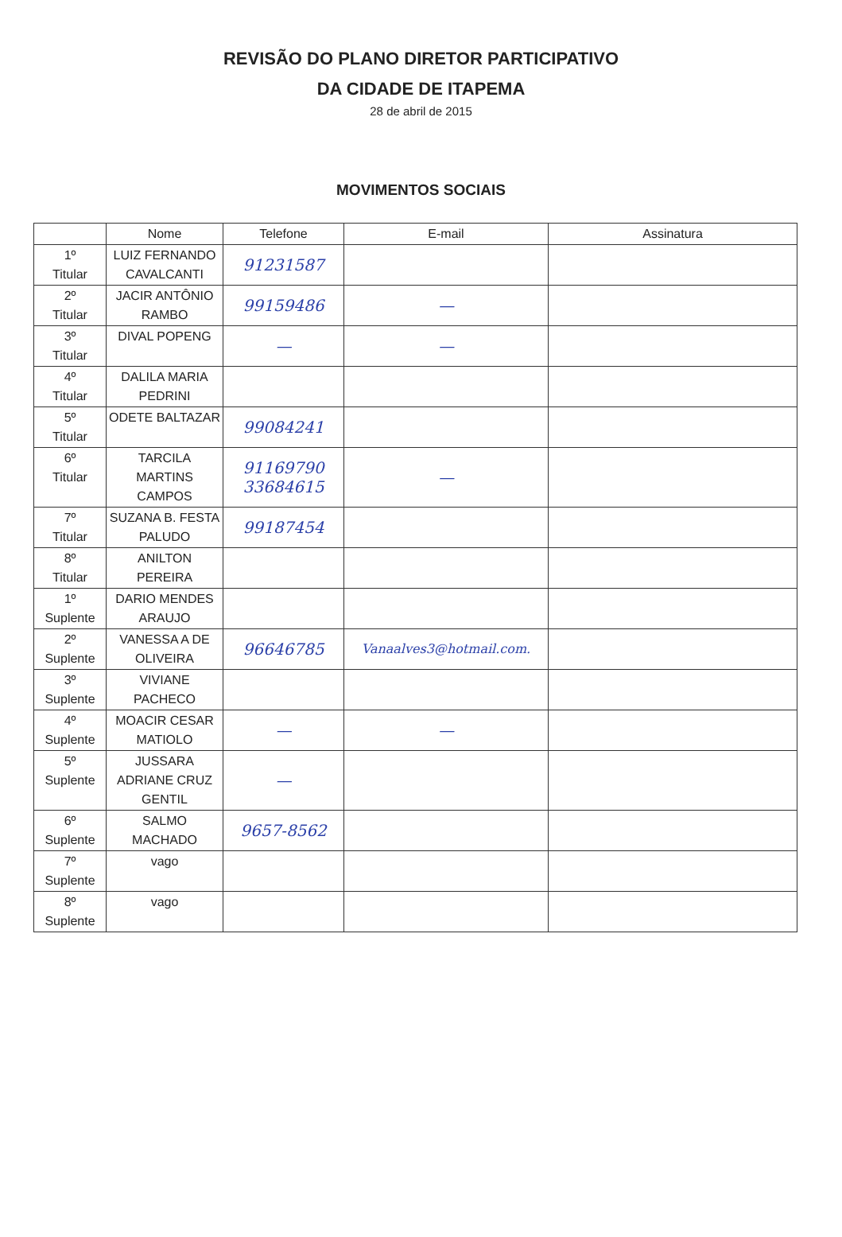REVISÃO DO PLANO DIRETOR PARTICIPATIVO
DA CIDADE DE ITAPEMA
28 de abril de 2015
MOVIMENTOS SOCIAIS
| | Nome | Telefone | E-mail | Assinatura |
| --- | --- | --- | --- | --- |
| 1º Titular | LUIZ FERNANDO CAVALCANTI | 91231587 | | |
| 2º Titular | JACIR ANTÔNIO RAMBO | 99159486 | — | |
| 3º Titular | DIVAL POPENG | — | — | |
| 4º Titular | DALILA MARIA PEDRINI | | | |
| 5º Titular | ODETE BALTAZAR | 99084241 | | |
| 6º Titular | TARCILA MARTINS CAMPOS | 91169790 33684615 | — | |
| 7º Titular | SUZANA B. FESTA PALUDO | 99187454 | | |
| 8º Titular | ANILTON PEREIRA | | | |
| 1º Suplente | DARIO MENDES ARAUJO | | | |
| 2º Suplente | VANESSA A DE OLIVEIRA | 96646785 | Vanaalves3@hotmail.com. | |
| 3º Suplente | VIVIANE PACHECO | | | |
| 4º Suplente | MOACIR CESAR MATIOLO | — | — | |
| 5º Suplente | JUSSARA ADRIANE CRUZ GENTIL | — | | |
| 6º Suplente | SALMO MACHADO | 9657-8562 | | |
| 7º Suplente | vago | | | |
| 8º Suplente | vago | | | |